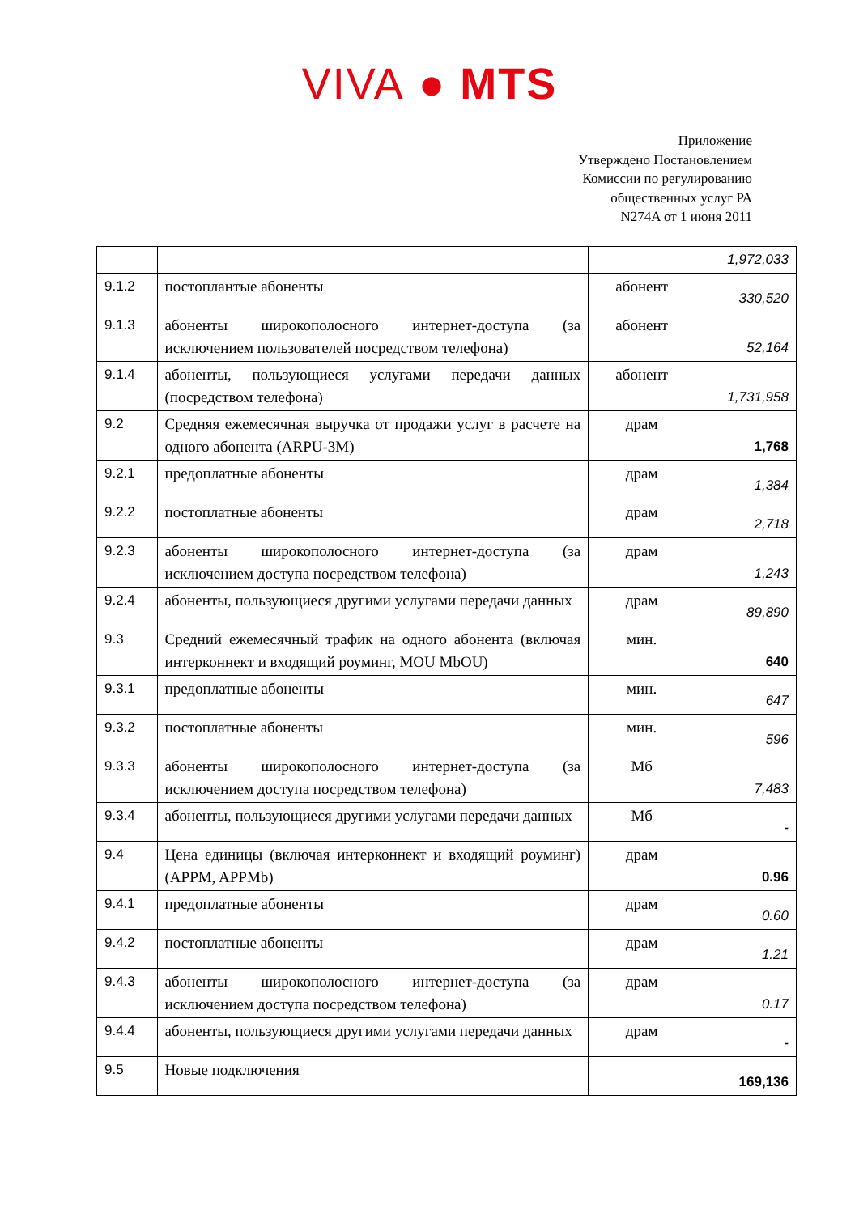VIVA ● MTS
Приложение
Утверждено Постановлением
Комиссии по регулированию
общественных услуг РА
N274A от 1 июня 2011
| | | | 1,972,033 |
| 9.1.2 | постоплантые абоненты | абонент | 330,520 |
| 9.1.3 | абоненты широкополосного интернет-доступа (за исключением пользователей посредством телефона) | абонент | 52,164 |
| 9.1.4 | абоненты, пользующиеся услугами передачи данных (посредством телефона) | абонент | 1,731,958 |
| 9.2 | Средняя ежемесячная выручка от продажи услуг в расчете на одного абонента (ARPU-3M) | драм | 1,768 |
| 9.2.1 | предоплатные абоненты | драм | 1,384 |
| 9.2.2 | постоплатные абоненты | драм | 2,718 |
| 9.2.3 | абоненты широкополосного интернет-доступа (за исключением доступа посредством телефона) | драм | 1,243 |
| 9.2.4 | абоненты, пользующиеся другими услугами передачи данных | драм | 89,890 |
| 9.3 | Средний ежемесячный трафик на одного абонента (включая интерконнект и входящий роуминг, MOU MbOU) | мин. | 640 |
| 9.3.1 | предоплатные абоненты | мин. | 647 |
| 9.3.2 | постоплатные абоненты | мин. | 596 |
| 9.3.3 | абоненты широкополосного интернет-доступа (за исключением доступа посредством телефона) | Мб | 7,483 |
| 9.3.4 | абоненты, пользующиеся другими услугами передачи данных | Мб | - |
| 9.4 | Цена единицы (включая интерконнект и входящий роуминг) (APPM, APPMb) | драм | 0.96 |
| 9.4.1 | предоплатные абоненты | драм | 0.60 |
| 9.4.2 | постоплатные абоненты | драм | 1.21 |
| 9.4.3 | абоненты широкополосного интернет-доступа (за исключением доступа посредством телефона) | драм | 0.17 |
| 9.4.4 | абоненты, пользующиеся другими услугами передачи данных | драм | - |
| 9.5 | Новые подключения | | 169,136 |